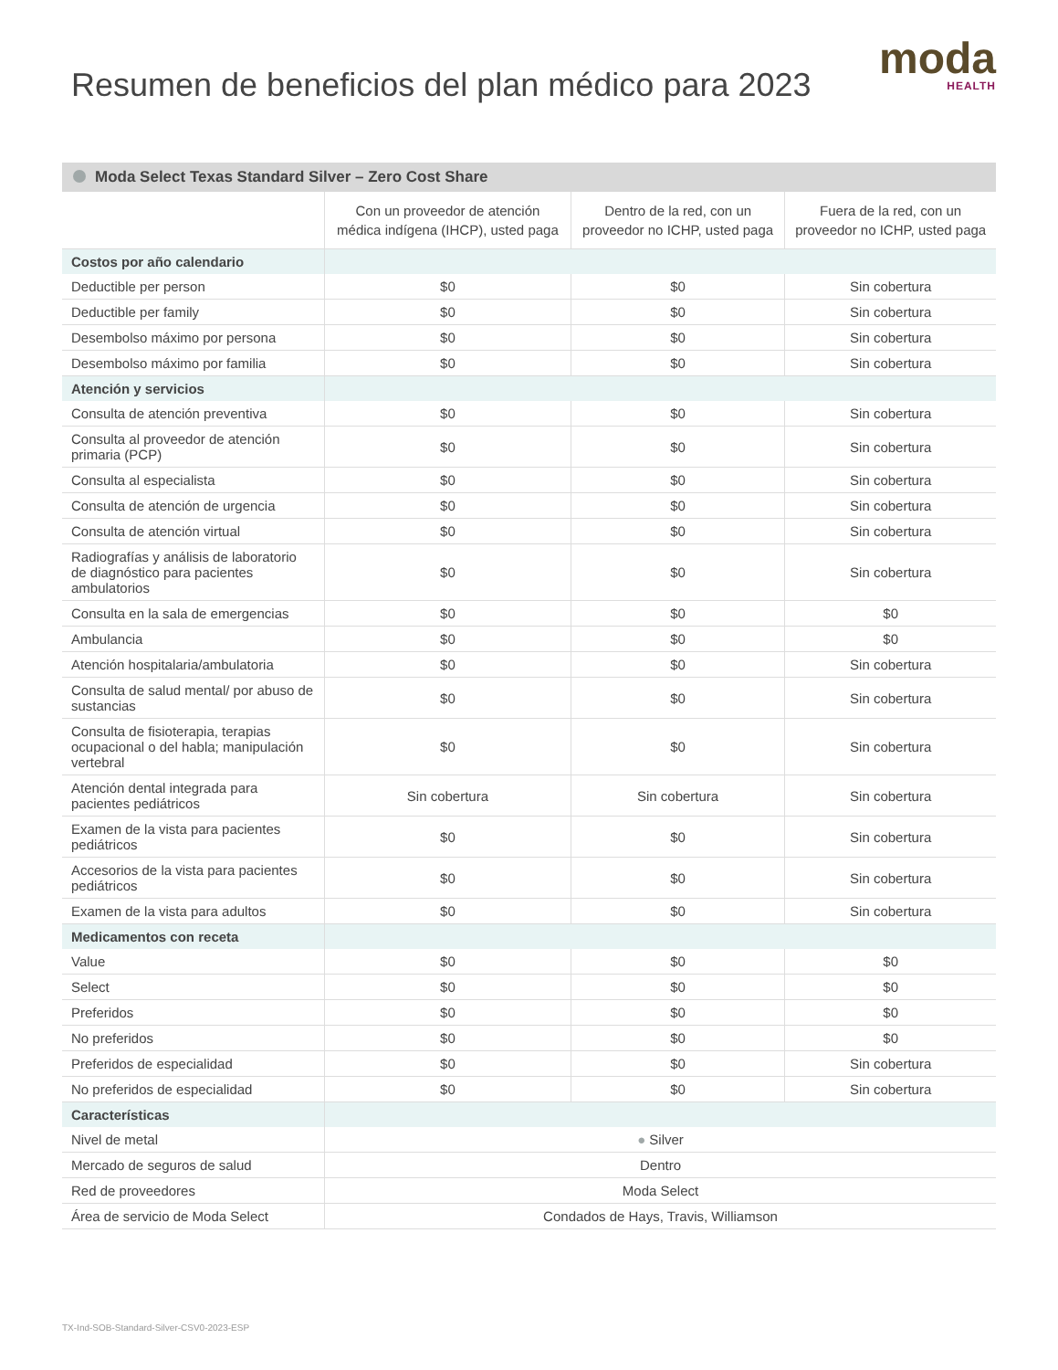Resumen de beneficios del plan médico para 2023
moda
HEALTH
Moda Select Texas Standard Silver – Zero Cost Share
| | Con un proveedor de atención médica indígena (IHCP), usted paga | Dentro de la red, con un proveedor no ICHP, usted paga | Fuera de la red, con un proveedor no ICHP, usted paga |
| --- | --- | --- | --- |
| Costos por año calendario | | | |
| Deductible per person | $0 | $0 | Sin cobertura |
| Deductible per family | $0 | $0 | Sin cobertura |
| Desembolso máximo por persona | $0 | $0 | Sin cobertura |
| Desembolso máximo por familia | $0 | $0 | Sin cobertura |
| Atención y servicios | | | |
| Consulta de atención preventiva | $0 | $0 | Sin cobertura |
| Consulta al proveedor de atención primaria (PCP) | $0 | $0 | Sin cobertura |
| Consulta al especialista | $0 | $0 | Sin cobertura |
| Consulta de atención de urgencia | $0 | $0 | Sin cobertura |
| Consulta de atención virtual | $0 | $0 | Sin cobertura |
| Radiografías y análisis de laboratorio de diagnóstico para pacientes ambulatorios | $0 | $0 | Sin cobertura |
| Consulta en la sala de emergencias | $0 | $0 | $0 |
| Ambulancia | $0 | $0 | $0 |
| Atención hospitalaria/ambulatoria | $0 | $0 | Sin cobertura |
| Consulta de salud mental/ por abuso de sustancias | $0 | $0 | Sin cobertura |
| Consulta de fisioterapia, terapias ocupacional o del habla; manipulación vertebral | $0 | $0 | Sin cobertura |
| Atención dental integrada para pacientes pediátricos | Sin cobertura | Sin cobertura | Sin cobertura |
| Examen de la vista para pacientes pediátricos | $0 | $0 | Sin cobertura |
| Accesorios de la vista para pacientes pediátricos | $0 | $0 | Sin cobertura |
| Examen de la vista para adultos | $0 | $0 | Sin cobertura |
| Medicamentos con receta | | | |
| Value | $0 | $0 | $0 |
| Select | $0 | $0 | $0 |
| Preferidos | $0 | $0 | $0 |
| No preferidos | $0 | $0 | $0 |
| Preferidos de especialidad | $0 | $0 | Sin cobertura |
| No preferidos de especialidad | $0 | $0 | Sin cobertura |
| Características | | | |
| Nivel de metal | ● Silver | | |
| Mercado de seguros de salud | Dentro | | |
| Red de proveedores | Moda Select | | |
| Área de servicio de Moda Select | Condados de Hays, Travis, Williamson | | |
TX-Ind-SOB-Standard-Silver-CSV0-2023-ESP